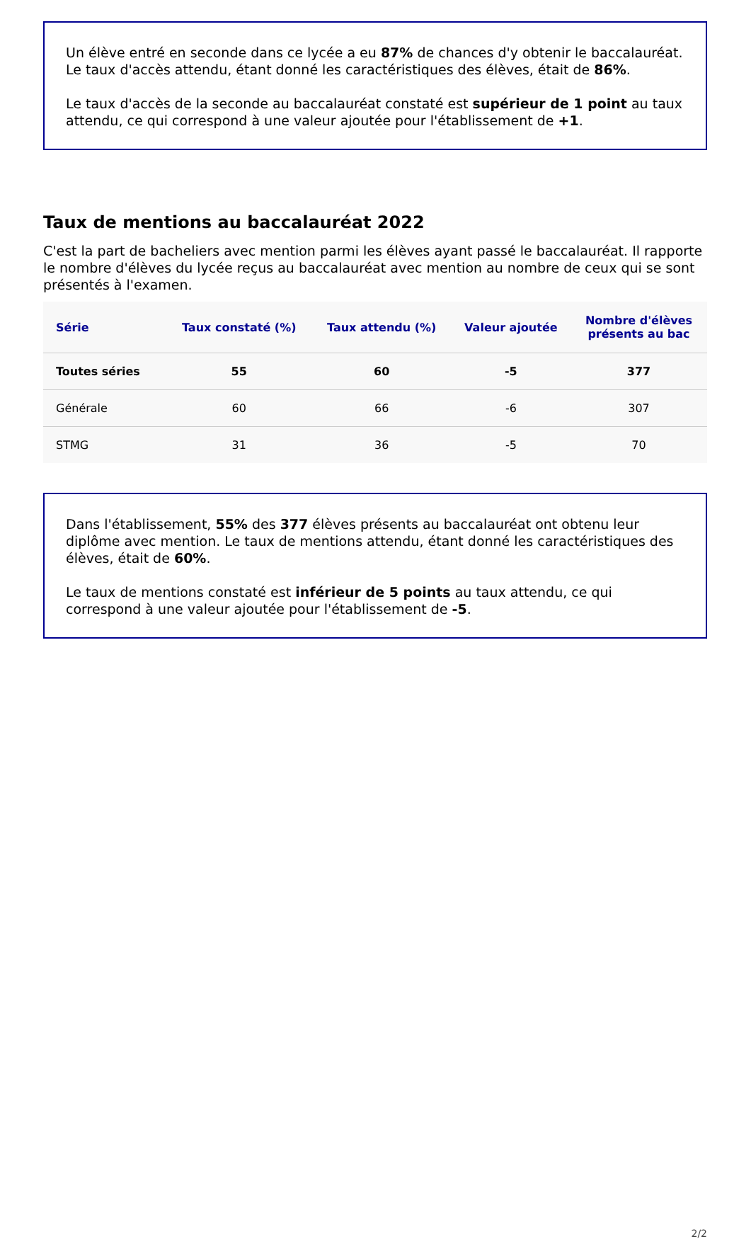Un élève entré en seconde dans ce lycée a eu 87% de chances d'y obtenir le baccalauréat. Le taux d'accès attendu, étant donné les caractéristiques des élèves, était de 86%.
Le taux d'accès de la seconde au baccalauréat constaté est supérieur de 1 point au taux attendu, ce qui correspond à une valeur ajoutée pour l'établissement de +1.
Taux de mentions au baccalauréat 2022
C'est la part de bacheliers avec mention parmi les élèves ayant passé le baccalauréat. Il rapporte le nombre d'élèves du lycée reçus au baccalauréat avec mention au nombre de ceux qui se sont présentés à l'examen.
| Série | Taux constaté (%) | Taux attendu (%) | Valeur ajoutée | Nombre d'élèves présents au bac |
| --- | --- | --- | --- | --- |
| Toutes séries | 55 | 60 | -5 | 377 |
| Générale | 60 | 66 | -6 | 307 |
| STMG | 31 | 36 | -5 | 70 |
Dans l'établissement, 55% des 377 élèves présents au baccalauréat ont obtenu leur diplôme avec mention. Le taux de mentions attendu, étant donné les caractéristiques des élèves, était de 60%.
Le taux de mentions constaté est inférieur de 5 points au taux attendu, ce qui correspond à une valeur ajoutée pour l'établissement de -5.
2/2